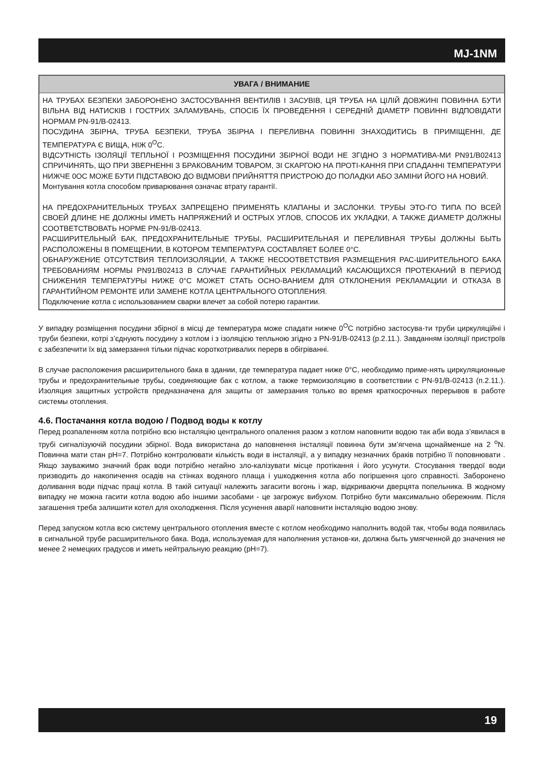MJ-1NM
УВАГА / ВНИМАНИЕ
НА ТРУБАХ БЕЗПЕКИ ЗАБОРОНЕНО ЗАСТОСУВАННЯ ВЕНТИЛІВ І ЗАСУВІВ, ЦЯ ТРУБА НА ЦІЛІЙ ДОВЖИНІ ПОВИННА БУТИ ВІЛЬНА ВІД НАТИСКІВ І ГОСТРИХ ЗАЛАМУВАНЬ, СПОСІБ ЇХ ПРОВЕДЕННЯ І СЕРЕДНІЙ ДІАМЕТР ПОВИННІ ВІДПОВІДАТИ НОРМАМ PN-91/B-02413.
ПОСУДИНА ЗБІРНА, ТРУБА БЕЗПЕКИ, ТРУБА ЗБІРНА І ПЕРЕЛИВНА ПОВИННІ ЗНАХОДИТИСЬ В ПРИМІЩЕННІ, ДЕ ТЕМПЕРАТУРА Є ВИЩА, НІЖ 0<sup>O</sup>C.
ВІДСУТНІСТЬ ІЗОЛЯЦІЇ ТЕПЛЬНОЇ І РОЗМІЩЕННЯ ПОСУДИНИ ЗБІРНОЇ ВОДИ НЕ ЗГІДНО З НОРМАТИВА-МИ PN91/B02413 СПРИЧИНЯТЬ, ЩО ПРИ ЗВЕРНЕННІ З БРАКОВАНИМ ТОВАРОМ, ЗІ СКАРГОЮ НА ПРОТІ-КАННЯ ПРИ СПАДАННІ ТЕМПЕРАТУРИ НИЖЧЕ 0ОС МОЖЕ БУТИ ПІДСТАВОЮ ДО ВІДМОВИ ПРИЙНЯТТЯ ПРИСТРОЮ ДО ПОЛАДКИ АБО ЗАМІНИ ЙОГО НА НОВИЙ.
Монтування котла способом приварювання означає втрату гарантії.
НА ПРЕДОХРАНИТЕЛЬНЫХ ТРУБАХ ЗАПРЕЩЕНО ПРИМЕНЯТЬ КЛАПАНЫ И ЗАСЛОНКИ. ТРУБЫ ЭТО-ГО ТИПА ПО ВСЕЙ СВОЕЙ ДЛИНЕ НЕ ДОЛЖНЫ ИМЕТЬ НАПРЯЖЕНИЙ И ОСТРЫХ УГЛОВ, СПОСОБ ИХ УКЛАДКИ, А ТАКЖЕ ДИАМЕТР ДОЛЖНЫ СООТВЕТСТВОВАТЬ НОРМЕ PN-91/B-02413.
РАСШИРИТЕЛЬНЫЙ БАК, ПРЕДОХРАНИТЕЛЬНЫЕ ТРУБЫ, РАСШИРИТЕЛЬНАЯ И ПЕРЕЛИВНАЯ ТРУБЫ ДОЛЖНЫ БЫТЬ РАСПОЛОЖЕНЫ В ПОМЕЩЕНИИ, В КОТОРОМ ТЕМПЕРАТУРА СОСТАВЛЯЕТ БОЛЕЕ 0°C.
ОБНАРУЖЕНИЕ ОТСУТСТВИЯ ТЕПЛОИЗОЛЯЦИИ, А ТАКЖЕ НЕСООТВЕТСТВИЯ РАЗМЕЩЕНИЯ РАС-ШИРИТЕЛЬНОГО БАКА ТРЕБОВАНИЯМ НОРМЫ PN91/B02413 В СЛУЧАЕ ГАРАНТИЙНЫХ РЕКЛАМАЦИЙ КАСАЮЩИХСЯ ПРОТЕКАНИЙ В ПЕРИОД СНИЖЕНИЯ ТЕМПЕРАТУРЫ НИЖЕ 0°C МОЖЕТ СТАТЬ ОСНО-ВАНИЕМ ДЛЯ ОТКЛОНЕНИЯ РЕКЛАМАЦИИ И ОТКАЗА В ГАРАНТИЙНОМ РЕМОНТЕ ИЛИ ЗАМЕНЕ КОТЛА ЦЕНТРАЛЬНОГО ОТОПЛЕНИЯ.
Подключение котла с использованием сварки влечет за собой потерю гарантии.
У випадку розміщення посудини збірної в місці де температура може спадати нижче 0<sup>O</sup>C потрібно застосува-ти труби циркуляційні і труби безпеки, котрі з’єднують посудину з котлом і з ізоляцією тепльною згідно з PN-91/B-02413 (p.2.11.). Завданням ізоляції пристроїв є забезпечити їх від замерзання тільки підчас короткотривалих перерв в обігріванні.
В случае расположения расширительного бака в здании, где температура падает ниже 0°C, необходимо приме-нять циркуляционные трубы и предохранительные трубы, соединяющие бак с котлом, а также термоизоляцию в соответствии с PN-91/B-02413 (п.2.11.). Изоляция защитных устройств предназначена для защиты от замерзания только во время краткосрочных перерывов в работе системы отопления.
4.6. Постачання котла водою / Подвод воды к котлу
Перед розпаленням котла потрібно всю інсталяцію центрального опалення разом з котлом наповнити водою так аби вода з’явилася в трубі сигналізуючій посудини збірної. Вода використана до наповнення інсталяції повинна бути зм’ягчена щонайменше на 2 <sup>o</sup>N. Повинна мати стан pH=7. Потрібно контролювати кількість води в інсталяції, а у випадку незначних браків потрібно її поповнювати . Якщо зауважимо значний брак води потрібно негайно зло-калізувати місце протікання і його усунути. Стосування твердої води призводить до накопичення осадів на стінках водяного плаща і ушкодження котла або погіршення цого справності. Заборонено доливання води підчас праці котла. В такій ситуації належить загасити вогонь і жар, відкриваючи дверцята попельника. В жодному випадку не можна гасити котла водою або іншими засобами - це загрожує вибухом. Потрібно бути максимально обережним. Після загашення треба залишити котел для охолодження. Після усунення аварії наповнити інсталяцію водою знову.
Перед запуском котла всю систему центрального отопления вместе с котлом необходимо наполнить водой так, чтобы вода появилась в сигнальной трубе расширительного бака. Вода, используемая для наполнения установ-ки, должна быть умягченной до значения не менее 2 немецких градусов и иметь нейтральную реакцию (pH=7).
19